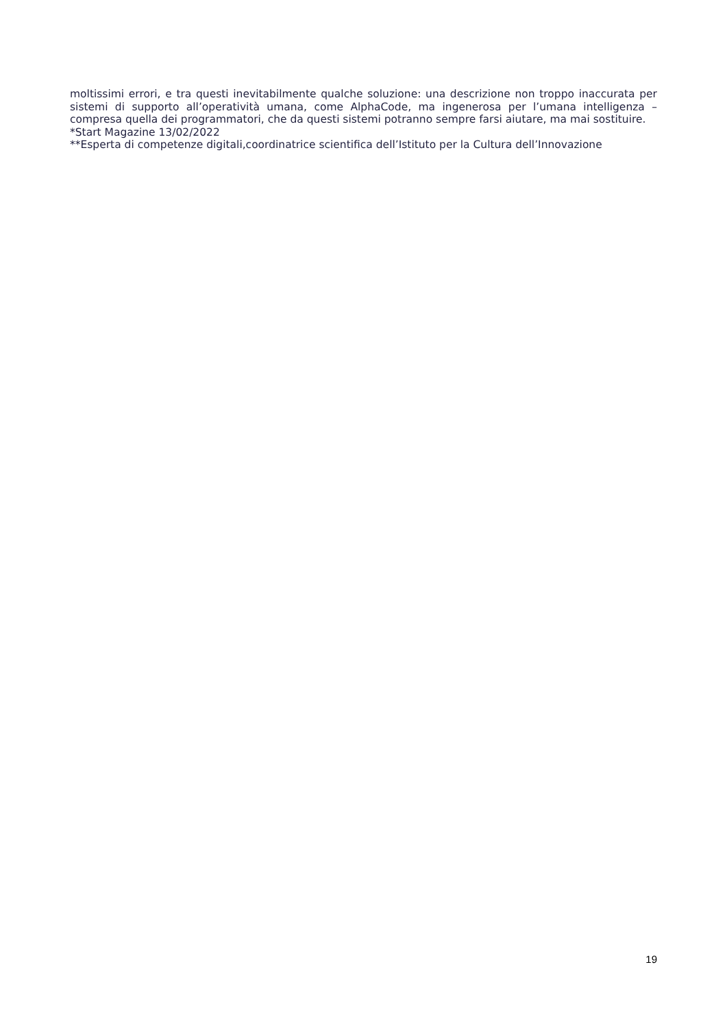moltissimi errori, e tra questi inevitabilmente qualche soluzione: una descrizione non troppo inaccurata per sistemi di supporto all’operatività umana, come AlphaCode, ma ingenerosa per l’umana intelligenza – compresa quella dei programmatori, che da questi sistemi potranno sempre farsi aiutare, ma mai sostituire.
*Start Magazine 13/02/2022
**Esperta di competenze digitali,coordinatrice scientifica dell’Istituto per la Cultura dell’Innovazione
19